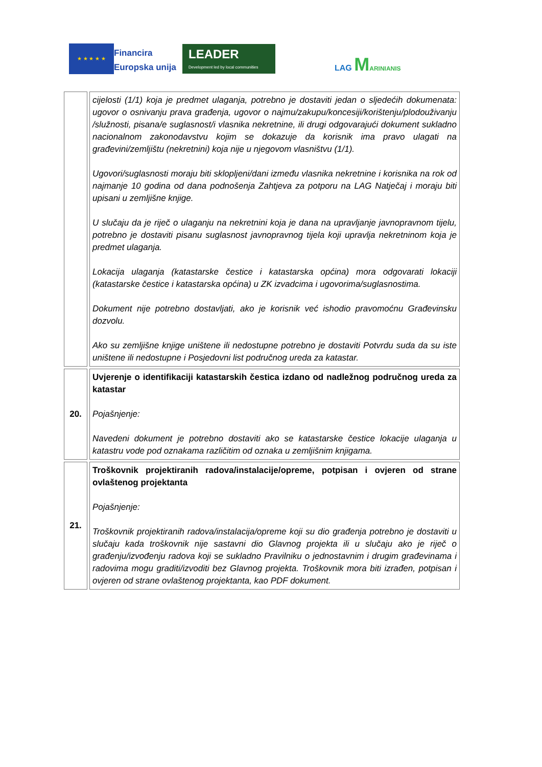★ ★ ★ ★ ★
Financira
Europska unija
LEADER
Development led by local communities
LAG MARINIANIS
| | cijelosti (1/1) koja je predmet ulaganja, potrebno je dostaviti jedan o sljedećih dokumenata: ugovor o osnivanju prava građenja, ugovor o najmu/zakupu/koncesiji/korištenju/plodouživanju /služnosti, pisana/e suglasnost/i vlasnika nekretnine, ili drugi odgovarajući dokument sukladno nacionalnom zakonodavstvu kojim se dokazuje da korisnik ima pravo ulagati na građevini/zemljištu (nekretnini) koja nije u njegovom vlasništvu (1/1). Ugovori/suglasnosti moraju biti sklopljeni/dani između vlasnika nekretnine i korisnika na rok od najmanje 10 godina od dana podnošenja Zahtjeva za potporu na LAG Natječaj i moraju biti upisani u zemljišne knjige. U slučaju da je riječ o ulaganju na nekretnini koja je dana na upravljanje javnopravnom tijelu, potrebno je dostaviti pisanu suglasnost javnopravnog tijela koji upravlja nekretninom koja je predmet ulaganja. Lokacija ulaganja (katastarske čestice i katastarska općina) mora odgovarati lokaciji (katastarske čestice i katastarska općina) u ZK izvadcima i ugovorima/suglasnostima. Dokument nije potrebno dostavljati, ako je korisnik već ishodio pravomoćnu Građevinsku dozvolu. Ako su zemljišne knjige uništene ili nedostupne potrebno je dostaviti Potvrdu suda da su iste uništene ili nedostupne i Posjedovni list područnog ureda za katastar. |
| 20. | Uvjerenje o identifikaciji katastarskih čestica izdano od nadležnog područnog ureda za katastar Pojašnjenje: Navedeni dokument je potrebno dostaviti ako se katastarske čestice lokacije ulaganja u katastru vode pod oznakama različitim od oznaka u zemljišnim knjigama. |
| 21. | Troškovnik projektiranih radova/instalacije/opreme, potpisan i ovjeren od strane ovlaštenog projektanta Pojašnjenje: Troškovnik projektiranih radova/instalacija/opreme koji su dio građenja potrebno je dostaviti u slučaju kada troškovnik nije sastavni dio Glavnog projekta ili u slučaju ako je riječ o građenju/izvođenju radova koji se sukladno Pravilniku o jednostavnim i drugim građevinama i radovima mogu graditi/izvoditi bez Glavnog projekta. Troškovnik mora biti izrađen, potpisan i ovjeren od strane ovlaštenog projektanta, kao PDF dokument. |